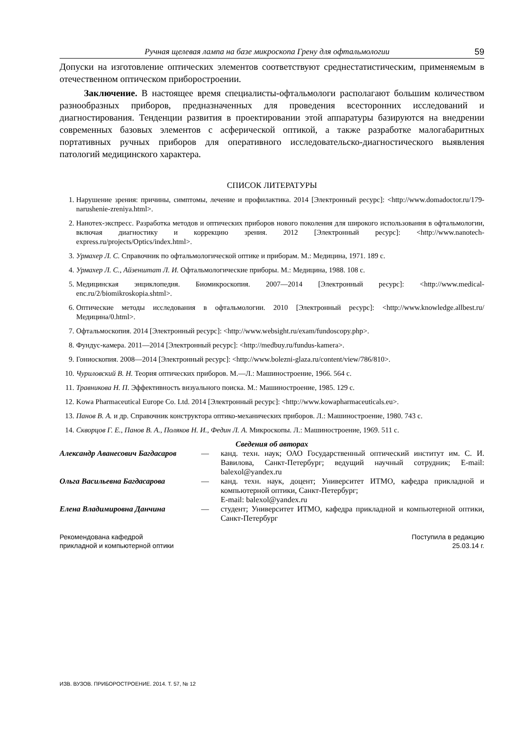Ручная щелевая лампа на базе микроскопа Грену для офтальмологии 59
Допуски на изготовление оптических элементов соответствуют среднестатистическим, применяемым в отечественном оптическом приборостроении.
Заключение. В настоящее время специалисты-офтальмологи располагают большим количеством разнообразных приборов, предназначенных для проведения всесторонних исследований и диагностирования. Тенденции развития в проектировании этой аппаратуры базируются на внедрении современных базовых элементов с асферической оптикой, а также разработке малогабаритных портативных ручных приборов для оперативного исследовательско-диагностического выявления патологий медицинского характера.
СПИСОК ЛИТЕРАТУРЫ
1. Нарушение зрения: причины, симптомы, лечение и профилактика. 2014 [Электронный ресурс]: <http://www.domadoctor.ru/179-narushenie-zreniya.html>.
2. Нанотех-экспресс. Разработка методов и оптических приборов нового поколения для широкого использования в офтальмологии, включая диагностику и коррекцию зрения. 2012 [Электронный ресурс]: <http://www.nanotech-express.ru/projects/Optics/index.html>.
3. Урмахер Л. С. Справочник по офтальмологической оптике и приборам. М.: Медицина, 1971. 189 с.
4. Урмахер Л. С., Айзенштат Л. И. Офтальмологические приборы. М.: Медицина, 1988. 108 с.
5. Медицинская энциклопедия. Биомикроскопия. 2007—2014 [Электронный ресурс]: <http://www.medical-enc.ru/2/biomikroskopia.shtml>.
6. Оптические методы исследования в офтальмологии. 2010 [Электронный ресурс]: <http://www.knowledge.allbest.ru/ Медицина/0.html>.
7. Офтальмоскопия. 2014 [Электронный ресурс]: <http://www.websight.ru/exam/fundoscopy.php>.
8. Фундус-камера. 2011—2014 [Электронный ресурс]: <http://medbuy.ru/fundus-kamera>.
9. Гониоскопия. 2008—2014 [Электронный ресурс]: <http://www.bolezni-glaza.ru/content/view/786/810>.
10. Чуриловский В. Н. Теория оптических приборов. М.—Л.: Машиностроение, 1966. 564 с.
11. Травникова Н. П. Эффективность визуального поиска. М.: Машиностроение, 1985. 129 с.
12. Kowa Pharmaceutical Europe Co. Ltd. 2014 [Электронный ресурс]: <http://www.kowapharmaceuticals.eu>.
13. Панов В. А. и др. Справочник конструктора оптико-механических приборов. Л.: Машиностроение, 1980. 743 с.
14. Скворцов Г. Е., Панов В. А., Поляков Н. И., Федин Л. А. Микроскопы. Л.: Машиностроение, 1969. 511 с.
Сведения об авторах
Александр Аванесович Багдасаров — канд. техн. наук; ОАО Государственный оптический институт им. С. И. Вавилова, Санкт-Петербург; ведущий научный сотрудник; E-mail: balexol@yandex.ru
Ольга Васильевна Багдасарова — канд. техн. наук, доцент; Университет ИТМО, кафедра прикладной и компьютерной оптики, Санкт-Петербург;
E-mail: balexol@yandex.ru
Елена Владимировна Данчина — студент; Университет ИТМО, кафедра прикладной и компьютерной оптики, Санкт-Петербург
Рекомендована кафедрой
прикладной и компьютерной оптики
Поступила в редакцию
25.03.14 г.
ИЗВ. ВУЗОВ. ПРИБОРОСТРОЕНИЕ. 2014. Т. 57, № 12